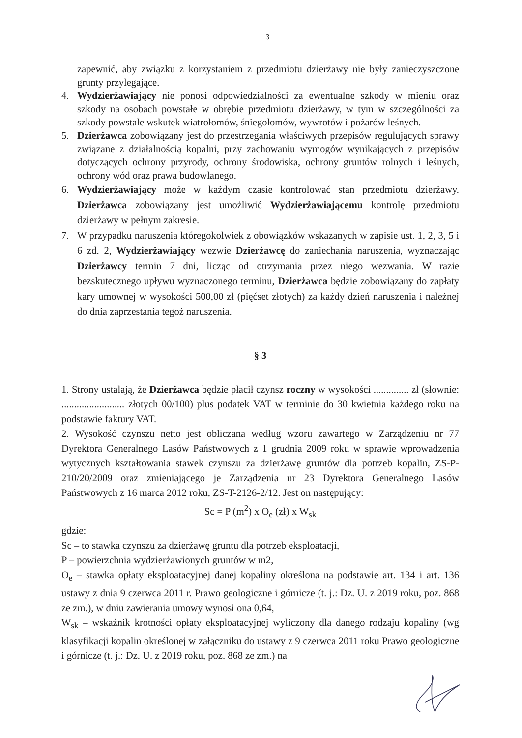3
zapewnić, aby związku z korzystaniem z przedmiotu dzierżawy nie były zanieczyszczone grunty przylegające.
4. Wydzierżawiający nie ponosi odpowiedzialności za ewentualne szkody w mieniu oraz szkody na osobach powstałe w obrębie przedmiotu dzierżawy, w tym w szczególności za szkody powstałe wskutek wiatrołomów, śniegołomów, wywrotów i pożarów leśnych.
5. Dzierżawca zobowiązany jest do przestrzegania właściwych przepisów regulujących sprawy związane z działalnością kopalni, przy zachowaniu wymogów wynikających z przepisów dotyczących ochrony przyrody, ochrony środowiska, ochrony gruntów rolnych i leśnych, ochrony wód oraz prawa budowlanego.
6. Wydzierżawiający może w każdym czasie kontrolować stan przedmiotu dzierżawy. Dzierżawca zobowiązany jest umożliwić Wydzierżawiającemu kontrolę przedmiotu dzierżawy w pełnym zakresie.
7. W przypadku naruszenia któregokolwiek z obowiązków wskazanych w zapisie ust. 1, 2, 3, 5 i 6 zd. 2, Wydzierżawiający wezwie Dzierżawcę do zaniechania naruszenia, wyznaczając Dzierżawcy termin 7 dni, licząc od otrzymania przez niego wezwania. W razie bezskutecznego upływu wyznaczonego terminu, Dzierżawca będzie zobowiązany do zapłaty kary umownej w wysokości 500,00 zł (pięćset złotych) za każdy dzień naruszenia i należnej do dnia zaprzestania tegoż naruszenia.
§ 3
1. Strony ustalają, że Dzierżawca będzie płacił czynsz roczny w wysokości .............. zł (słownie: ......................... złotych 00/100) plus podatek VAT w terminie do 30 kwietnia każdego roku na podstawie faktury VAT.
2. Wysokość czynszu netto jest obliczana według wzoru zawartego w Zarządzeniu nr 77 Dyrektora Generalnego Lasów Państwowych z 1 grudnia 2009 roku w sprawie wprowadzenia wytycznych kształtowania stawek czynszu za dzierżawę gruntów dla potrzeb kopalin, ZS-P-210/20/2009 oraz zmieniającego je Zarządzenia nr 23 Dyrektora Generalnego Lasów Państwowych z 16 marca 2012 roku, ZS-T-2126-2/12. Jest on następujący:
Sc = P (m<sup>2</sup>) x O<sub>e</sub> (zł) x W<sub>sk</sub>
gdzie:
Sc – to stawka czynszu za dzierżawę gruntu dla potrzeb eksploatacji,
P – powierzchnia wydzierżawionych gruntów w m2,
O<sub>e</sub> – stawka opłaty eksploatacyjnej danej kopaliny określona na podstawie art. 134 i art. 136 ustawy z dnia 9 czerwca 2011 r. Prawo geologiczne i górnicze (t. j.: Dz. U. z 2019 roku, poz. 868 ze zm.), w dniu zawierania umowy wynosi ona 0,64,
W<sub>sk</sub> – wskaźnik krotności opłaty eksploatacyjnej wyliczony dla danego rodzaju kopaliny (wg klasyfikacji kopalin określonej w załączniku do ustawy z 9 czerwca 2011 roku Prawo geologiczne i górnicze (t. j.: Dz. U. z 2019 roku, poz. 868 ze zm.) na